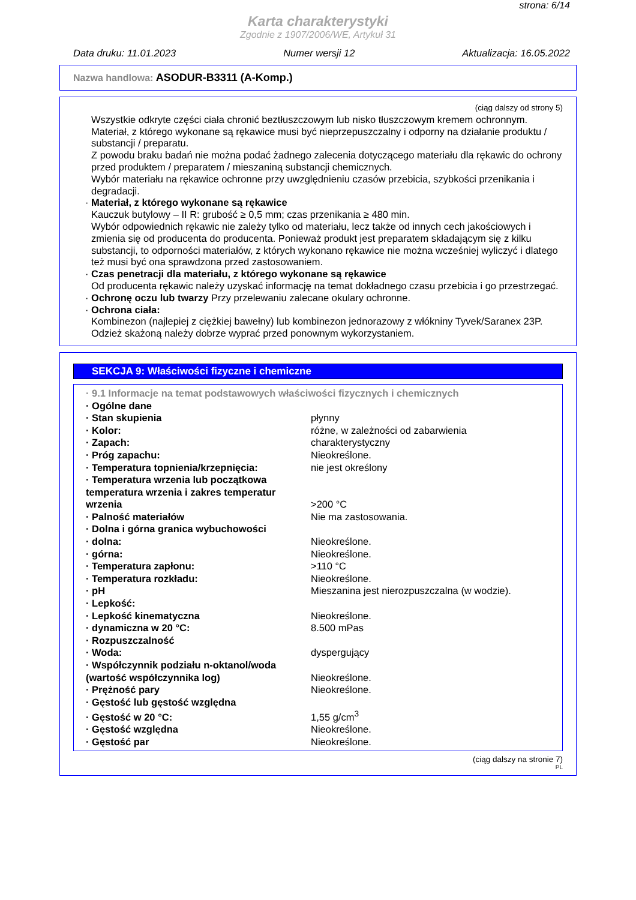strona: 6/14
Karta charakterystyki
Zgodnie z 1907/2006/WE, Artykuł 31
Data druku: 11.01.2023 Numer wersji 12 Aktualizacja: 16.05.2022
Nazwa handlowa: ASODUR-B3311 (A-Komp.)
(ciąg dalszy od strony 5)
Wszystkie odkryte części ciała chronić beztłuszczowym lub nisko tłuszczowym kremem ochronnym.
Materiał, z którego wykonane są rękawice musi być nieprzepuszczalny i odporny na działanie produktu / substancji / preparatu.
Z powodu braku badań nie można podać żadnego zalecenia dotyczącego materiału dla rękawic do ochrony przed produktem / preparatem / mieszaniną substancji chemicznych.
Wybór materiału na rękawice ochronne przy uwzględnieniu czasów przebicia, szybkości przenikania i degradacji.
· Materiał, z którego wykonane są rękawice
Kauczuk butylowy – II R: grubość ≥ 0,5 mm; czas przenikania ≥ 480 min.
Wybór odpowiednich rękawic nie zależy tylko od materiału, lecz także od innych cech jakościowych i zmienia się od producenta do producenta. Ponieważ produkt jest preparatem składającym się z kilku substancji, to odporności materiałów, z których wykonano rękawice nie można wcześniej wyliczyć i dlatego też musi być ona sprawdzona przed zastosowaniem.
· Czas penetracji dla materiału, z którego wykonane są rękawice
Od producenta rękawic należy uzyskać informację na temat dokładnego czasu przebicia i go przestrzegać.
· Ochronę oczu lub twarzy Przy przelewaniu zalecane okulary ochronne.
· Ochrona ciała:
Kombinezon (najlepiej z ciężkiej bawełny) lub kombinezon jednorazowy z włókniny Tyvek/Saranex 23P.
Odzież skażoną należy dobrze wyprać przed ponownym wykorzystaniem.
SEKCJA 9: Właściwości fizyczne i chemiczne
| · 9.1 Informacje na temat podstawowych właściwości fizycznych i chemicznych | |
| · Ogólne dane | |
| · Stan skupienia | płynny |
| · Kolor: | różne, w zależności od zabarwienia |
| · Zapach: | charakterystyczny |
| · Próg zapachu: | Nieokreślone. |
| · Temperatura topnienia/krzepnięcia: | nie jest określony |
| · Temperatura wrzenia lub początkowa temperatura wrzenia i zakres temperatur wrzenia | >200 °C |
| · Palność materiałów | Nie ma zastosowania. |
| · Dolna i górna granica wybuchowości | |
| · dolna: | Nieokreślone. |
| · górna: | Nieokreślone. |
| · Temperatura zapłonu: | >110 °C |
| · Temperatura rozkładu: | Nieokreślone. |
| · pH | Mieszanina jest nierozpuszczalna (w wodzie). |
| · Lepkość: | |
| · Lepkość kinematyczna | Nieokreślone. |
| · dynamiczna w 20 °C: | 8.500 mPas |
| · Rozpuszczalność | |
| · Woda: | dyspergujący |
| · Współczynnik podziału n-oktanol/woda (wartość współczynnika log) | Nieokreślone. |
| · Prężność pary | Nieokreślone. |
| · Gęstość lub gęstość względna | |
| · Gęstość w 20 °C: | 1,55 g/cm<sup>3</sup> |
| · Gęstość względna | Nieokreślone. |
| · Gęstość par | Nieokreślone. |
(ciąg dalszy na stronie 7)
PL